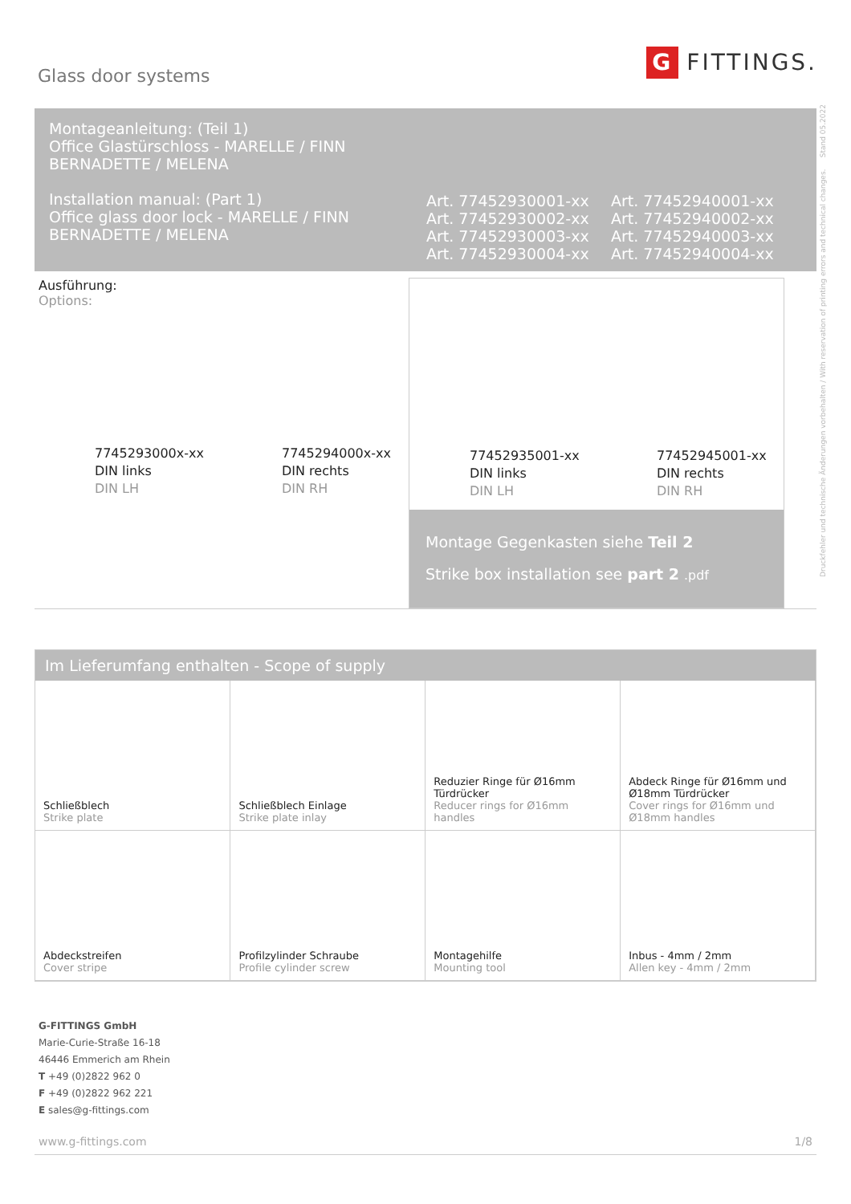Glass door systems
G FITTINGS.
Montageanleitung: (Teil 1)
Office Glastürschloss - MARELLE / FINN
BERNADETTE / MELENA
Installation manual: (Part 1)
Office glass door lock - MARELLE / FINN
BERNADETTE / MELENA
Art. 77452930001-xx
Art. 77452930002-xx
Art. 77452930003-xx
Art. 77452930004-xx
Art. 77452940001-xx
Art. 77452940002-xx
Art. 77452940003-xx
Art. 77452940004-xx
Ausführung:
Options:
7745293000x-xx
DIN links
DIN LH
7745294000x-xx
DIN rechts
DIN RH
77452935001-xx
DIN links
DIN LH
77452945001-xx
DIN rechts
DIN RH
Montage Gegenkasten siehe Teil 2
Strike box installation see part 2 .pdf
Im Lieferumfang enthalten - Scope of supply
| Schließblech Strike plate | Schließblech Einlage Strike plate inlay | Reduzier Ringe für Ø16mm Türdrücker Reducer rings for Ø16mm handles | Abdeck Ringe für Ø16mm und Ø18mm Türdrücker Cover rings for Ø16mm und Ø18mm handles |
| Abdeckstreifen Cover stripe | Profilzylinder Schraube Profile cylinder screw | Montagehilfe Mounting tool | Inbus - 4mm / 2mm Allen key - 4mm / 2mm |
G-FITTINGS GmbH
Marie-Curie-Straße 16-18
46446 Emmerich am Rhein
T +49 (0)2822 962 0
F +49 (0)2822 962 221
E sales@g-fittings.com
www.g-fittings.com 1/8
Druckfehler und technische Änderungen vorbehalten / With reservation of printing errors and technical changes. Stand 05.2022